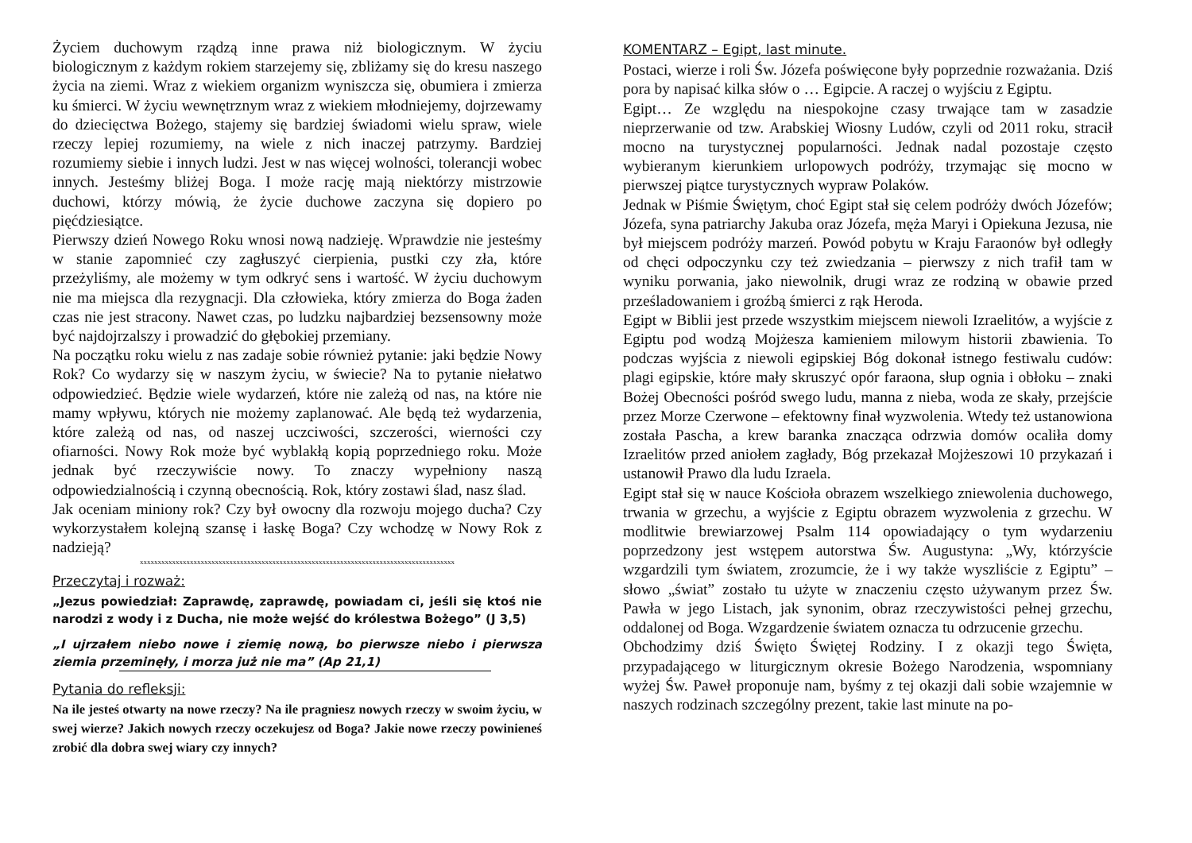Życiem duchowym rządzą inne prawa niż biologicznym. W życiu biologicznym z każdym rokiem starzejemy się, zbliżamy się do kresu naszego życia na ziemi. Wraz z wiekiem organizm wyniszcza się, obumiera i zmierza ku śmierci. W życiu wewnętrznym wraz z wiekiem młodniejemy, dojrzewamy do dziecięctwa Bożego, stajemy się bardziej świadomi wielu spraw, wiele rzeczy lepiej rozumiemy, na wiele z nich inaczej patrzymy. Bardziej rozumiemy siebie i innych ludzi. Jest w nas więcej wolności, tolerancji wobec innych. Jesteśmy bliżej Boga. I może rację mają niektórzy mistrzowie duchowi, którzy mówią, że życie duchowe zaczyna się dopiero po pięćdziesiątce.
Pierwszy dzień Nowego Roku wnosi nową nadzieję. Wprawdzie nie jesteśmy w stanie zapomnieć czy zagłuszyć cierpienia, pustki czy zła, które przeżyliśmy, ale możemy w tym odkryć sens i wartość. W życiu duchowym nie ma miejsca dla rezygnacji. Dla człowieka, który zmierza do Boga żaden czas nie jest stracony. Nawet czas, po ludzku najbardziej bezsensowny może być najdojrzalszy i prowadzić do głębokiej przemiany.
Na początku roku wielu z nas zadaje sobie również pytanie: jaki będzie Nowy Rok? Co wydarzy się w naszym życiu, w świecie? Na to pytanie niełatwo odpowiedzieć. Będzie wiele wydarzeń, które nie zależą od nas, na które nie mamy wpływu, których nie możemy zaplanować. Ale będą też wydarzenia, które zależą od nas, od naszej uczciwości, szczerości, wierności czy ofiarności. Nowy Rok może być wyblakłą kopią poprzedniego roku. Może jednak być rzeczywiście nowy. To znaczy wypełniony naszą odpowiedzialnością i czynną obecnością. Rok, który zostawi ślad, nasz ślad.
Jak oceniam miniony rok? Czy był owocny dla rozwoju mojego ducha? Czy wykorzystałem kolejną szansę i łaskę Boga? Czy wchodzę w Nowy Rok z nadzieją?
xxxxxxxxxxxxxxxxxxxxxxxxxxxxxxxxxxxxxxxxxxxxxxxxxxxxxxxxxxxxxxxxxxxxxxxxxxxxxxxxxxxxxxxx
Przeczytaj i rozważ:
„Jezus powiedział: Zaprawdę, zaprawdę, powiadam ci, jeśli się ktoś nie narodzi z wody i z Ducha, nie może wejść do królestwa Bożego” (J 3,5)
„I ujrzałem niebo nowe i ziemię nową, bo pierwsze niebo i pierwsza ziemia przeminęły, i morza już nie ma” (Ap 21,1)
Pytania do refleksji:
Na ile jesteś otwarty na nowe rzeczy? Na ile pragniesz nowych rzeczy w swoim życiu, w swej wierze? Jakich nowych rzeczy oczekujesz od Boga? Jakie nowe rzeczy powinieneś zrobić dla dobra swej wiary czy innych?
KOMENTARZ – Egipt, last minute.
Postaci, wierze i roli Św. Józefa poświęcone były poprzednie rozważania. Dziś pora by napisać kilka słów o … Egipcie. A raczej o wyjściu z Egiptu.
Egipt… Ze względu na niespokojne czasy trwające tam w zasadzie nieprzerwanie od tzw. Arabskiej Wiosny Ludów, czyli od 2011 roku, stracił mocno na turystycznej popularności. Jednak nadal pozostaje często wybieranym kierunkiem urlopowych podróży, trzymając się mocno w pierwszej piątce turystycznych wypraw Polaków.
Jednak w Piśmie Świętym, choć Egipt stał się celem podróży dwóch Józefów; Józefa, syna patriarchy Jakuba oraz Józefa, męża Maryi i Opiekuna Jezusa, nie był miejscem podróży marzeń. Powód pobytu w Kraju Faraonów był odległy od chęci odpoczynku czy też zwiedzania – pierwszy z nich trafił tam w wyniku porwania, jako niewolnik, drugi wraz ze rodziną w obawie przed prześladowaniem i groźbą śmierci z rąk Heroda.
Egipt w Biblii jest przede wszystkim miejscem niewoli Izraelitów, a wyjście z Egiptu pod wodzą Mojżesza kamieniem milowym historii zbawienia. To podczas wyjścia z niewoli egipskiej Bóg dokonał istnego festiwalu cudów: plagi egipskie, które mały skruszyć opór faraona, słup ognia i obłoku – znaki Bożej Obecności pośród swego ludu, manna z nieba, woda ze skały, przejście przez Morze Czerwone – efektowny finał wyzwolenia. Wtedy też ustanowiona została Pascha, a krew baranka znacząca odrzwia domów ocaliła domy Izraelitów przed aniołem zagłady, Bóg przekazał Mojżeszowi 10 przykazań i ustanowił Prawo dla ludu Izraela.
Egipt stał się w nauce Kościoła obrazem wszelkiego zniewolenia duchowego, trwania w grzechu, a wyjście z Egiptu obrazem wyzwolenia z grzechu. W modlitwie brewiarzowej Psalm 114 opowiadający o tym wydarzeniu poprzedzony jest wstępem autorstwa Św. Augustyna: „Wy, którzyście wzgardzili tym światem, zrozumcie, że i wy także wyszliście z Egiptu” – słowo „świat” zostało tu użyte w znaczeniu często używanym przez Św. Pawła w jego Listach, jak synonim, obraz rzeczywistości pełnej grzechu, oddalonej od Boga. Wzgardzenie światem oznacza tu odrzucenie grzechu.
Obchodzimy dziś Święto Świętej Rodziny. I z okazji tego Święta, przypadającego w liturgicznym okresie Bożego Narodzenia, wspomniany wyżej Św. Paweł proponuje nam, byśmy z tej okazji dali sobie wzajemnie w naszych rodzinach szczególny prezent, takie last minute na po-